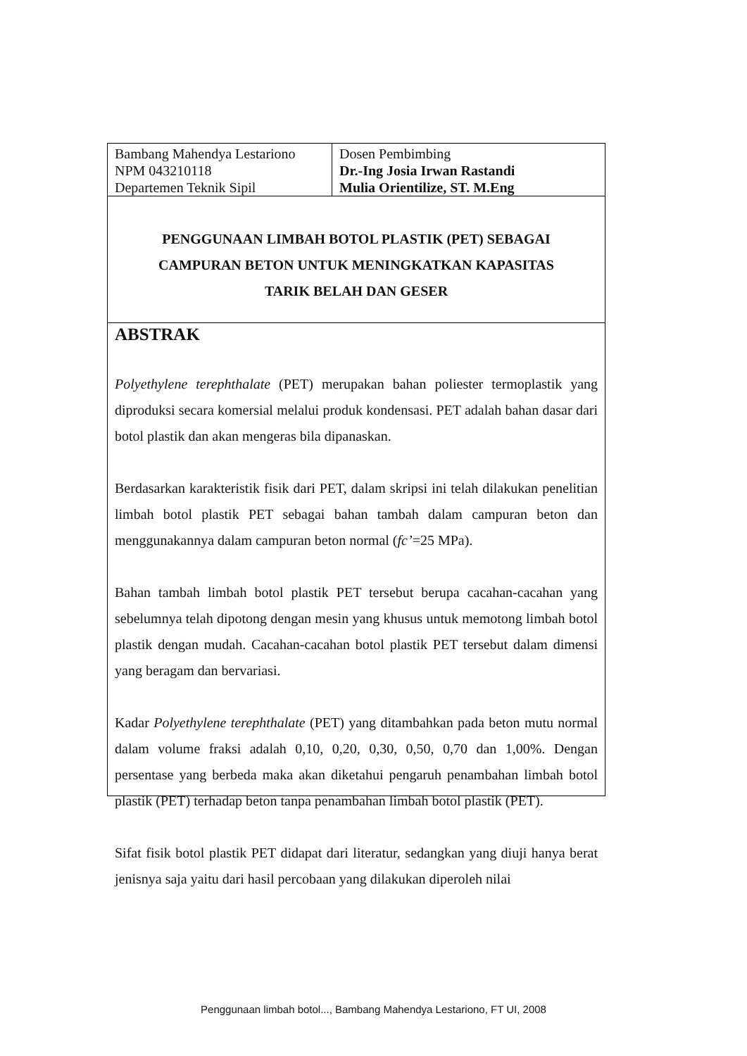| Bambang Mahendya Lestariono NPM 043210118 Departemen Teknik Sipil | Dosen Pembimbing Dr.-Ing Josia Irwan Rastandi Mulia Orientilize, ST. M.Eng |
PENGGUNAAN LIMBAH BOTOL PLASTIK (PET) SEBAGAI
CAMPURAN BETON UNTUK MENINGKATKAN KAPASITAS
TARIK BELAH DAN GESER
ABSTRAK
Polyethylene terephthalate (PET) merupakan bahan poliester termoplastik yang diproduksi secara komersial melalui produk kondensasi. PET adalah bahan dasar dari botol plastik dan akan mengeras bila dipanaskan.
Berdasarkan karakteristik fisik dari PET, dalam skripsi ini telah dilakukan penelitian limbah botol plastik PET sebagai bahan tambah dalam campuran beton dan menggunakannya dalam campuran beton normal (fc’=25 MPa).
Bahan tambah limbah botol plastik PET tersebut berupa cacahan-cacahan yang sebelumnya telah dipotong dengan mesin yang khusus untuk memotong limbah botol plastik dengan mudah. Cacahan-cacahan botol plastik PET tersebut dalam dimensi yang beragam dan bervariasi.
Kadar Polyethylene terephthalate (PET) yang ditambahkan pada beton mutu normal dalam volume fraksi adalah 0,10, 0,20, 0,30, 0,50, 0,70 dan 1,00%. Dengan persentase yang berbeda maka akan diketahui pengaruh penambahan limbah botol plastik (PET) terhadap beton tanpa penambahan limbah botol plastik (PET).
Sifat fisik botol plastik PET didapat dari literatur, sedangkan yang diuji hanya berat jenisnya saja yaitu dari hasil percobaan yang dilakukan diperoleh nilai
Penggunaan limbah botol..., Bambang Mahendya Lestariono, FT UI, 2008